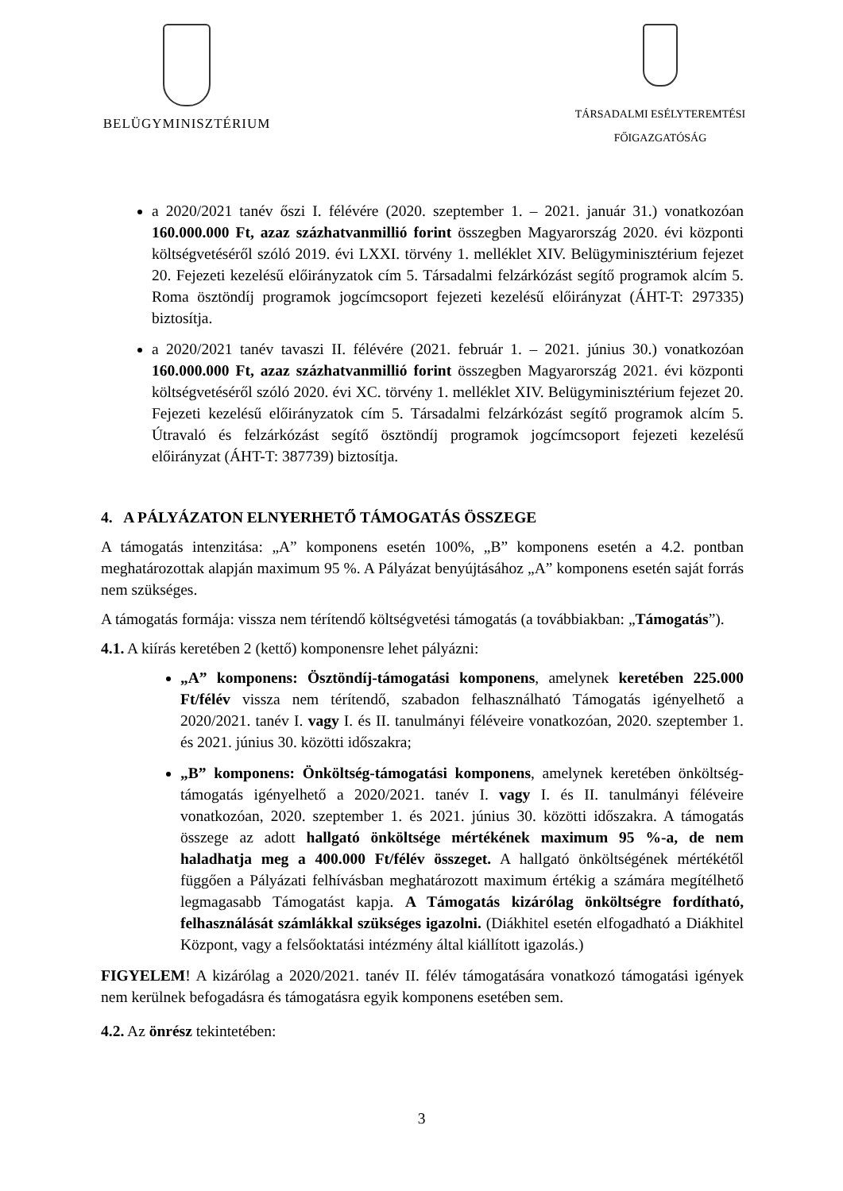BELÜGYMINISZTÉRIUM
TÁRSADALMI ESÉLYTEREMTÉSI
FŐIGAZGATÓSÁG
a 2020/2021 tanév őszi I. félévére (2020. szeptember 1. – 2021. január 31.) vonatkozóan 160.000.000 Ft, azaz százhatvanmillió forint összegben Magyarország 2020. évi központi költségvetéséről szóló 2019. évi LXXI. törvény 1. melléklet XIV. Belügyminisztérium fejezet 20. Fejezeti kezelésű előirányzatok cím 5. Társadalmi felzárkózást segítő programok alcím 5. Roma ösztöndíj programok jogcímcsoport fejezeti kezelésű előirányzat (ÁHT-T: 297335) biztosítja.
a 2020/2021 tanév tavaszi II. félévére (2021. február 1. – 2021. június 30.) vonatkozóan 160.000.000 Ft, azaz százhatvanmillió forint összegben Magyarország 2021. évi központi költségvetéséről szóló 2020. évi XC. törvény 1. melléklet XIV. Belügyminisztérium fejezet 20. Fejezeti kezelésű előirányzatok cím 5. Társadalmi felzárkózást segítő programok alcím 5. Útravaló és felzárkózást segítő ösztöndíj programok jogcímcsoport fejezeti kezelésű előirányzat (ÁHT-T: 387739) biztosítja.
4. A PÁLYÁZATON ELNYERHETŐ TÁMOGATÁS ÖSSZEGE
A támogatás intenzitása: „A” komponens esetén 100%, „B” komponens esetén a 4.2. pontban meghatározottak alapján maximum 95 %. A Pályázat benyújtásához „A” komponens esetén saját forrás nem szükséges.
A támogatás formája: vissza nem térítendő költségvetési támogatás (a továbbiakban: „Támogatás”).
4.1. A kiírás keretében 2 (kettő) komponensre lehet pályázni:
„A” komponens: Ösztöndíj-támogatási komponens, amelynek keretében 225.000 Ft/félév vissza nem térítendő, szabadon felhasználható Támogatás igényelhető a 2020/2021. tanév I. vagy I. és II. tanulmányi féléveire vonatkozóan, 2020. szeptember 1. és 2021. június 30. közötti időszakra;
„B” komponens: Önköltség-támogatási komponens, amelynek keretében önköltség-támogatás igényelhető a 2020/2021. tanév I. vagy I. és II. tanulmányi féléveire vonatkozóan, 2020. szeptember 1. és 2021. június 30. közötti időszakra. A támogatás összege az adott hallgató önköltsége mértékének maximum 95 %-a, de nem haladhatja meg a 400.000 Ft/félév összeget. A hallgató önköltségének mértékétől függően a Pályázati felhívásban meghatározott maximum értékig a számára megítélhető legmagasabb Támogatást kapja. A Támogatás kizárólag önköltségre fordítható, felhasználását számlákkal szükséges igazolni. (Diákhitel esetén elfogadható a Diákhitel Központ, vagy a felsőoktatási intézmény által kiállított igazolás.)
FIGYELEM! A kizárólag a 2020/2021. tanév II. félév támogatására vonatkozó támogatási igények nem kerülnek befogadásra és támogatásra egyik komponens esetében sem.
4.2. Az önrész tekintetében:
3